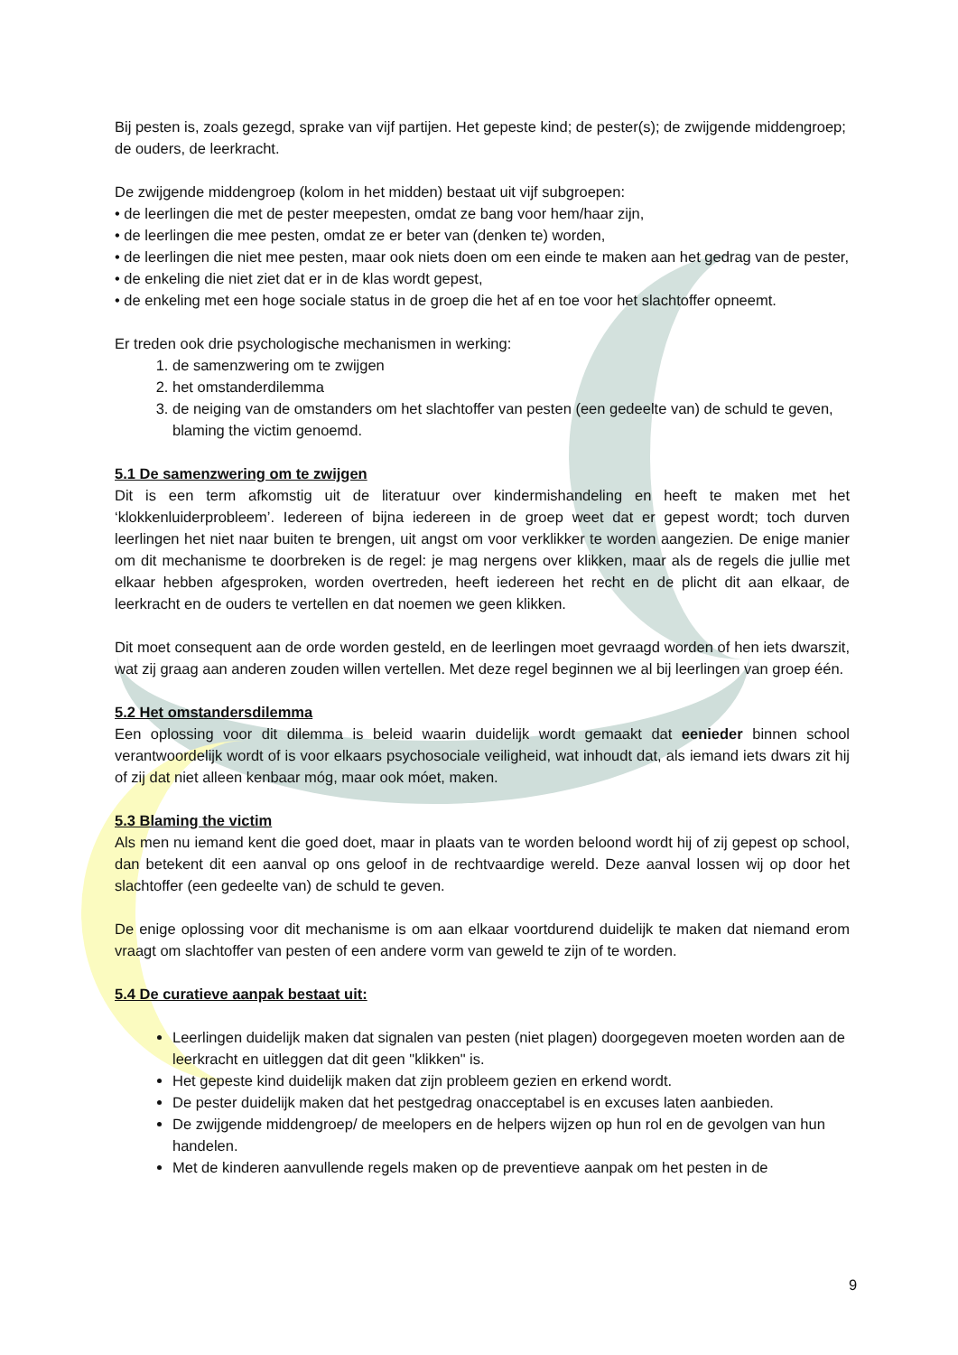Bij pesten is, zoals gezegd, sprake van vijf partijen. Het gepeste kind; de pester(s); de zwijgende middengroep; de ouders, de leerkracht.
De zwijgende middengroep (kolom in het midden) bestaat uit vijf subgroepen:
• de leerlingen die met de pester meepesten, omdat ze bang voor hem/haar zijn,
• de leerlingen die mee pesten, omdat ze er beter van (denken te) worden,
• de leerlingen die niet mee pesten, maar ook niets doen om een einde te maken aan het gedrag van de pester,
• de enkeling die niet ziet dat er in de klas wordt gepest,
• de enkeling met een hoge sociale status in de groep die het af en toe voor het slachtoffer opneemt.
Er treden ook drie psychologische mechanismen in werking:
1. de samenzwering om te zwijgen
2. het omstanderdilemma
3. de neiging van de omstanders om het slachtoffer van pesten (een gedeelte van) de schuld te geven, blaming the victim genoemd.
5.1 De samenzwering om te zwijgen
Dit is een term afkomstig uit de literatuur over kindermishandeling en heeft te maken met het ‘klokkenluiderprobleem’. Iedereen of bijna iedereen in de groep weet dat er gepest wordt; toch durven leerlingen het niet naar buiten te brengen, uit angst om voor verklikker te worden aangezien. De enige manier om dit mechanisme te doorbreken is de regel: je mag nergens over klikken, maar als de regels die jullie met elkaar hebben afgesproken, worden overtreden, heeft iedereen het recht en de plicht dit aan elkaar, de leerkracht en de ouders te vertellen en dat noemen we geen klikken.
Dit moet consequent aan de orde worden gesteld, en de leerlingen moet gevraagd worden of hen iets dwarszit, wat zij graag aan anderen zouden willen vertellen. Met deze regel beginnen we al bij leerlingen van groep één.
5.2 Het omstandersdilemma
Een oplossing voor dit dilemma is beleid waarin duidelijk wordt gemaakt dat eenieder binnen school verantwoordelijk wordt of is voor elkaars psychosociale veiligheid, wat inhoudt dat, als iemand iets dwars zit hij of zij dat niet alleen kenbaar móg, maar ook móet, maken.
5.3 Blaming the victim
Als men nu iemand kent die goed doet, maar in plaats van te worden beloond wordt hij of zij gepest op school, dan betekent dit een aanval op ons geloof in de rechtvaardige wereld. Deze aanval lossen wij op door het slachtoffer (een gedeelte van) de schuld te geven.
De enige oplossing voor dit mechanisme is om aan elkaar voortdurend duidelijk te maken dat niemand erom vraagt om slachtoffer van pesten of een andere vorm van geweld te zijn of te worden.
5.4 De curatieve aanpak bestaat uit:
Leerlingen duidelijk maken dat signalen van pesten (niet plagen) doorgegeven moeten worden aan de leerkracht en uitleggen dat dit geen "klikken" is.
Het gepeste kind duidelijk maken dat zijn probleem gezien en erkend wordt.
De pester duidelijk maken dat het pestgedrag onacceptabel is en excuses laten aanbieden.
De zwijgende middengroep/ de meelopers en de helpers wijzen op hun rol en de gevolgen van hun handelen.
Met de kinderen aanvullende regels maken op de preventieve aanpak om het pesten in de
9